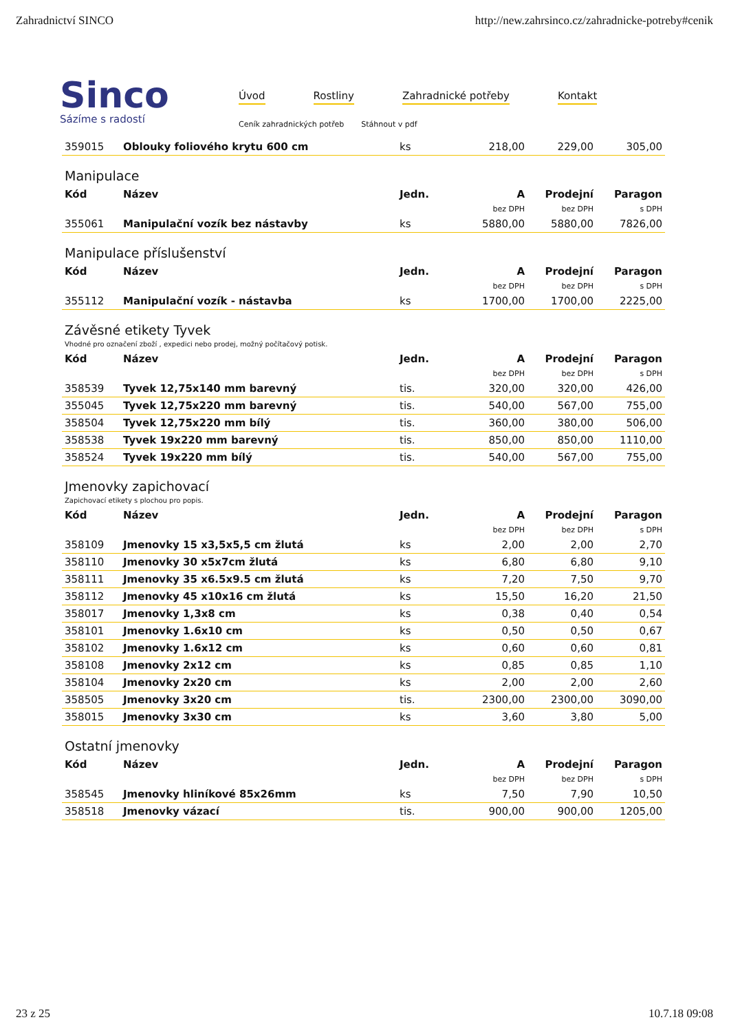Zahradnictví SINCO http://new.zahrsinco.cz/zahradnicke-potreby#cenik
Sinco
Sázíme s radostí
Úvod Rostliny Zahradnické potřeby Kontakt
Ceník zahradnických potřeb Stáhnout v pdf
| 359015 | Oblouky foliového krytu 600 cm | ks | 218,00 | 229,00 | 305,00 |
Manipulace
| Kód | Název | Jedn. | A | Prodejní | Paragon |
| --- | --- | --- | --- | --- | --- |
| | | | bez DPH | bez DPH | s DPH |
| 355061 | Manipulační vozík bez nástavby | ks | 5880,00 | 5880,00 | 7826,00 |
Manipulace příslušenství
| Kód | Název | Jedn. | A | Prodejní | Paragon |
| --- | --- | --- | --- | --- | --- |
| | | | bez DPH | bez DPH | s DPH |
| 355112 | Manipulační vozík - nástavba | ks | 1700,00 | 1700,00 | 2225,00 |
Závěsné etikety Tyvek
Vhodné pro označení zboží , expedici nebo prodej, možný počítačový potisk.
| Kód | Název | Jedn. | A | Prodejní | Paragon |
| --- | --- | --- | --- | --- | --- |
| | | | bez DPH | bez DPH | s DPH |
| 358539 | Tyvek 12,75x140 mm barevný | tis. | 320,00 | 320,00 | 426,00 |
| 355045 | Tyvek 12,75x220 mm barevný | tis. | 540,00 | 567,00 | 755,00 |
| 358504 | Tyvek 12,75x220 mm bílý | tis. | 360,00 | 380,00 | 506,00 |
| 358538 | Tyvek 19x220 mm barevný | tis. | 850,00 | 850,00 | 1110,00 |
| 358524 | Tyvek 19x220 mm bílý | tis. | 540,00 | 567,00 | 755,00 |
Jmenovky zapichovací
Zapichovací etikety s plochou pro popis.
| Kód | Název | Jedn. | A | Prodejní | Paragon |
| --- | --- | --- | --- | --- | --- |
| | | | bez DPH | bez DPH | s DPH |
| 358109 | Jmenovky 15 x3,5x5,5 cm žlutá | ks | 2,00 | 2,00 | 2,70 |
| 358110 | Jmenovky 30 x5x7cm žlutá | ks | 6,80 | 6,80 | 9,10 |
| 358111 | Jmenovky 35 x6.5x9.5 cm žlutá | ks | 7,20 | 7,50 | 9,70 |
| 358112 | Jmenovky 45 x10x16 cm žlutá | ks | 15,50 | 16,20 | 21,50 |
| 358017 | Jmenovky 1,3x8 cm | ks | 0,38 | 0,40 | 0,54 |
| 358101 | Jmenovky 1.6x10 cm | ks | 0,50 | 0,50 | 0,67 |
| 358102 | Jmenovky 1.6x12 cm | ks | 0,60 | 0,60 | 0,81 |
| 358108 | Jmenovky 2x12 cm | ks | 0,85 | 0,85 | 1,10 |
| 358104 | Jmenovky 2x20 cm | ks | 2,00 | 2,00 | 2,60 |
| 358505 | Jmenovky 3x20 cm | tis. | 2300,00 | 2300,00 | 3090,00 |
| 358015 | Jmenovky 3x30 cm | ks | 3,60 | 3,80 | 5,00 |
Ostatní jmenovky
| Kód | Název | Jedn. | A | Prodejní | Paragon |
| --- | --- | --- | --- | --- | --- |
| | | | bez DPH | bez DPH | s DPH |
| 358545 | Jmenovky hliníkové 85x26mm | ks | 7,50 | 7,90 | 10,50 |
| 358518 | Jmenovky vázací | tis. | 900,00 | 900,00 | 1205,00 |
23 z 25 10.7.18 09:08